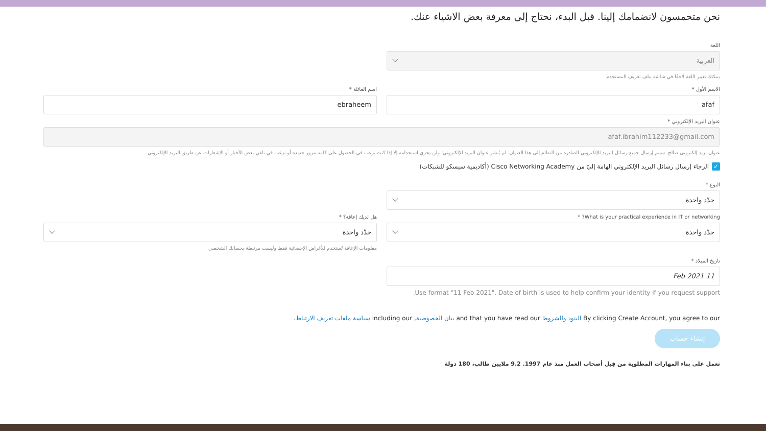نحن متحمسون لانضمامك إلينا. قبل البدء، نحتاج إلى معرفة بعض الاشياء عنك.
اللغة
العربية
يمكنك تغيير اللغة لاحقًا في شاشة ملف تعريف المستخدم
الاسم الأول *
afaf
اسم العائلة *
ebraheem
عنوان البريد الإلكتروني *
afaf.ibrahim112233@gmail.com
عنوان بريد إلكتروني صالح. سيتم إرسال جميع رسائل البريد الإلكتروني الصادرة من النظام إلى هذا العنوان. لم يُنشر عنوان البريد الإلكتروني؛ ولن يجري استخدامه إلا إذا كنت ترغب في الحصول على كلمة مرور جديدة أو ترغب في تلقي بعض الأخبار أو الإشعارات عن طريق البريد الإلكتروني.
✓ الرجاء إرسال رسائل البريد الإلكتروني الهامة إليّ من Cisco Networking Academy (أكاديمية سيسكو للشبكات)
النوع *
حدّد واحدة
What is your practical experience in IT or networking? *
حدّد واحدة
هل لديك إعاقة؟ *
حدّد واحدة
معلومات الإعاقة تُستخدم للأغراض الإحصائية فقط وليست مرتبطة بحسابك الشخصي
تاريخ الميلاد *
11 Feb 2021
Use format "11 Feb 2021". Date of birth is used to help confirm your identity if you request support.
By clicking Create Account, you agree to our البنود والشروط and that you have read our بيان الخصوصية, including our سياسة ملفات تعريف الارتباط.
إنشاء حساب
تعمل على بناء المهارات المطلوبة من قِبل أصحاب العمل منذ عام 1997. 9.2 ملايين طالب، 180 دولة